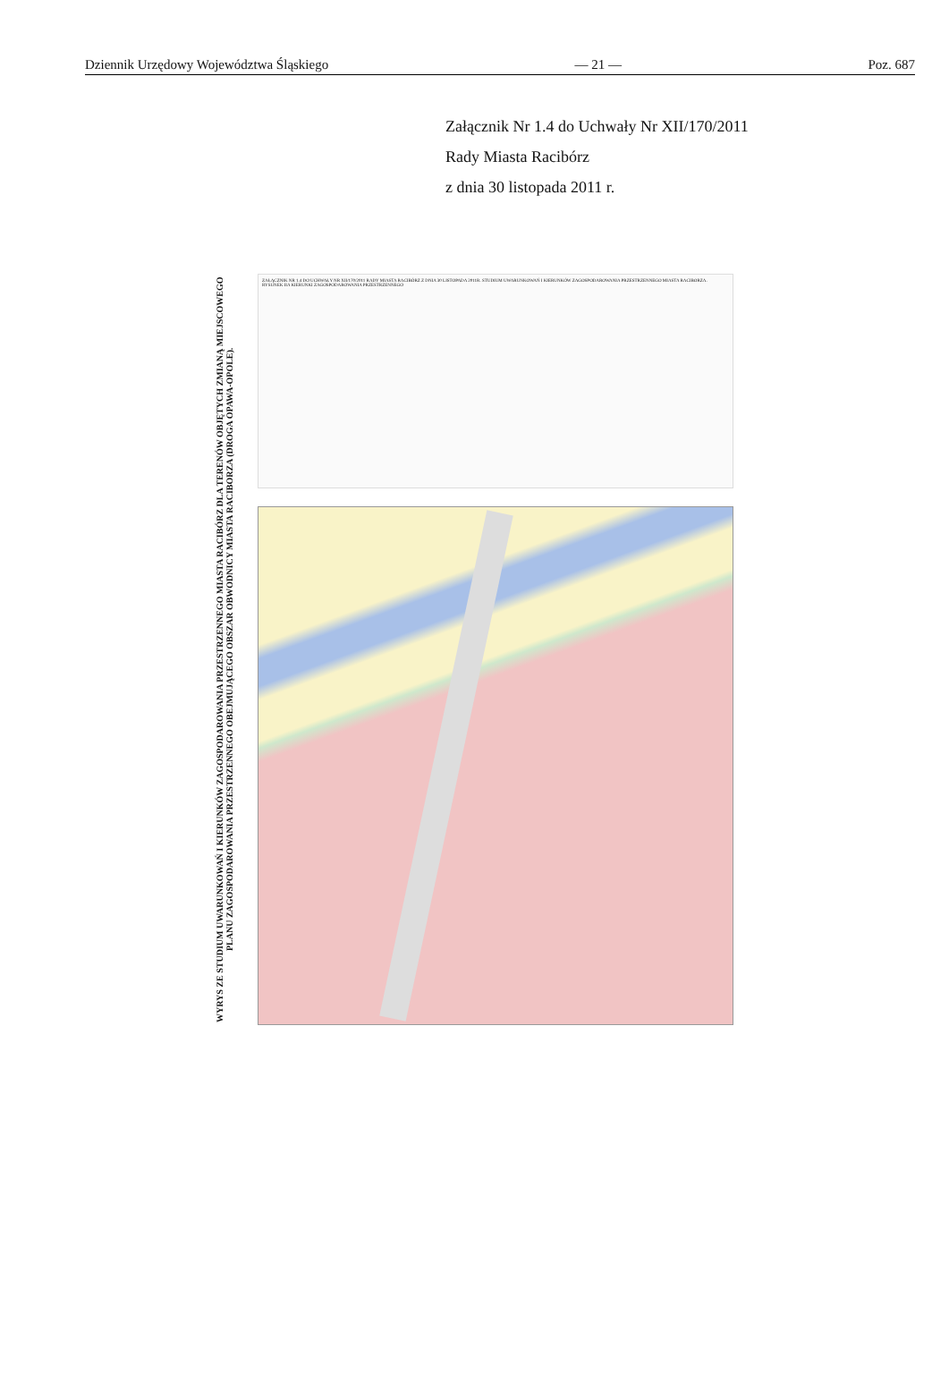Dziennik Urzędowy Województwa Śląskiego — 21 — Poz. 687
Załącznik Nr 1.4 do Uchwały Nr XII/170/2011
Rady Miasta Racibórz
z dnia 30 listopada 2011 r.
WYRYS ZE STUDIUM UWARUNKOWAŃ I KIERUNKÓW ZAGOSPODAROWANIA PRZESTRZENNEGO MIASTA RACIBÓRZ DLA TERENÓW OBJĘTYCH ZMIANĄ MIEJSCOWEGO PLANU ZAGOSPODAROWANIA PRZESTRZENNEGO OBEJMUJĄCEGO OBSZAR OBWODNICY MIASTA RACIBORZA (DROGA OPAWA-OPOLE).
ZAŁĄCZNIK NR 1.4 DO UCHWAŁY NR XII/170/2011 RADY MIASTA RACIBÓRZ Z DNIA 30 LISTOPADA 2011R. STUDIUM UWARUNKOWAŃ I KIERUNKÓW ZAGOSPODAROWANIA PRZESTRZENNEGO MIASTA RACIBORZA. RYSUNEK IIA KIERUNKI ZAGOSPODAROWANIA PRZESTRZENNEGO